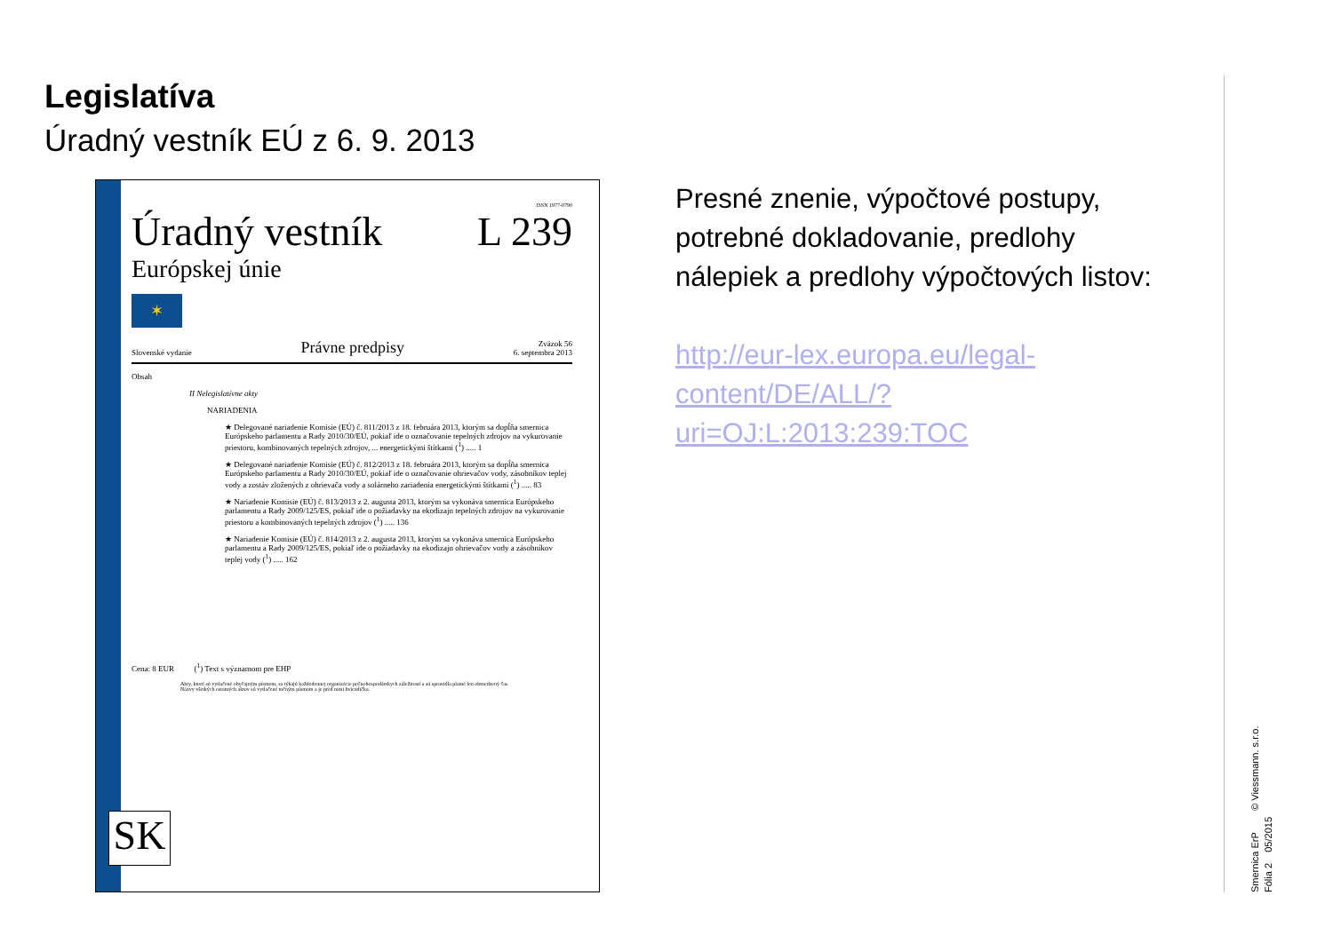Legislatíva
Úradný vestník EÚ z 6. 9. 2013
ISSN 1977-0790
Úradný vestník L 239
Európskej únie
✶
Slovenské vydanie Právne predpisy Zväzok 56
6. septembra 2013
Obsah
II Nelegislatívne akty
NARIADENIA
★ Delegované nariadenie Komisie (EÚ) č. 811/2013 z 18. februára 2013, ktorým sa dopĺňa smernica Európskeho parlamentu a Rady 2010/30/EÚ, pokiaľ ide o označovanie tepelných zdrojov na vykurovanie priestoru, kombinovaných tepelných zdrojov, ... energetickými štítkami (<sup>1</sup>) ..... 1
★ Delegované nariadenie Komisie (EÚ) č. 812/2013 z 18. februára 2013, ktorým sa dopĺňa smernica Európskeho parlamentu a Rady 2010/30/EÚ, pokiaľ ide o označovanie ohrievačov vody, zásobníkov teplej vody a zostáv zložených z ohrievača vody a solárneho zariadenia energetickými štítkami (<sup>1</sup>) ..... 83
★ Nariadenie Komisie (EÚ) č. 813/2013 z 2. augusta 2013, ktorým sa vykonáva smernica Európskeho parlamentu a Rady 2009/125/ES, pokiaľ ide o požiadavky na ekodizajn tepelných zdrojov na vykurovanie priestoru a kombinovaných tepelných zdrojov (<sup>1</sup>) ..... 136
★ Nariadenie Komisie (EÚ) č. 814/2013 z 2. augusta 2013, ktorým sa vykonáva smernica Európskeho parlamentu a Rady 2009/125/ES, pokiaľ ide o požiadavky na ekodizajn ohrievačov vody a zásobníkov teplej vody (<sup>1</sup>) ..... 162
Cena: 8 EUR (<sup>1</sup>) Text s významom pre EHP
Akty, ktoré sú vytlačené obyčajným písmom, sa týkajú každodennej organizácie poľnohospodárskych záležitostí a sú spravidla platné len obmedzený čas.
Názvy všetkých ostatných aktov sú vytlačené tučným písmom a je pred nimi hviezdička.
SK
Presné znenie, výpočtové postupy, potrebné dokladovanie, predlohy nálepiek a predlohy výpočtových listov:
http://eur-lex.europa.eu/legal-content/DE/ALL/?uri=OJ:L:2013:239:TOC
Smernica ErP © Viessmann. s.r.o.
Fólia 2 05/2015